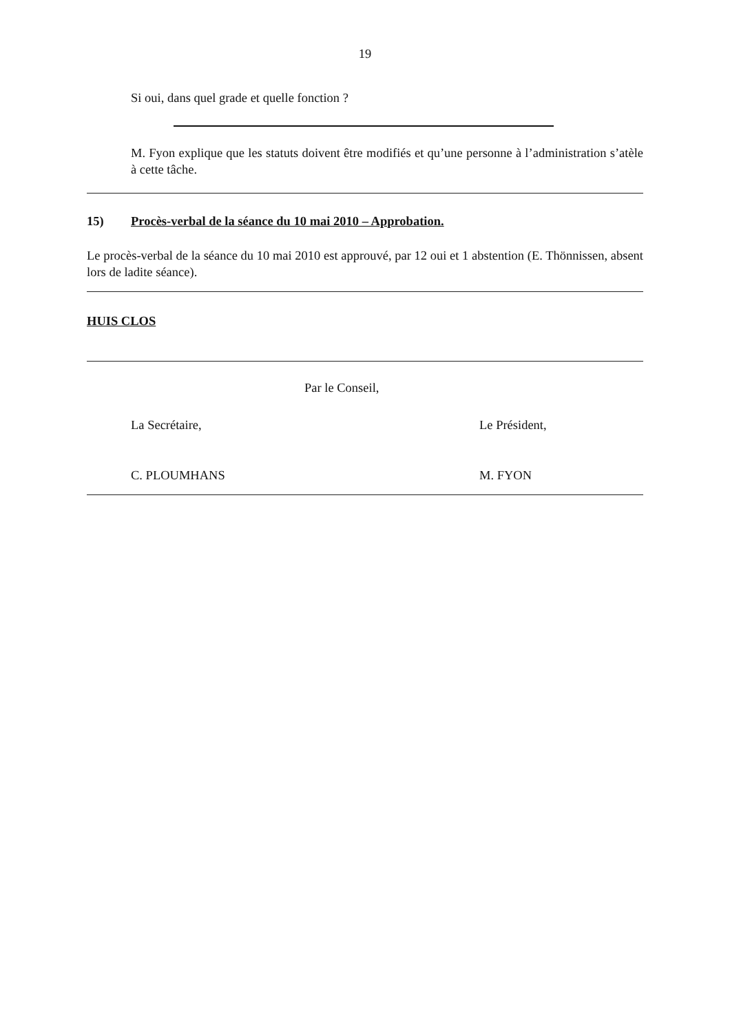19
Si oui, dans quel grade et quelle fonction ?
M. Fyon explique que les statuts doivent être modifiés et qu’une personne à l’administration s’atèle à cette tâche.
15) Procès-verbal de la séance du 10 mai 2010 – Approbation.
Le procès-verbal de la séance du 10 mai 2010 est approuvé, par 12 oui et 1 abstention (E. Thönnissen, absent lors de ladite séance).
HUIS CLOS
Par le Conseil,
La Secrétaire, Le Président,
C. PLOUMHANS M. FYON